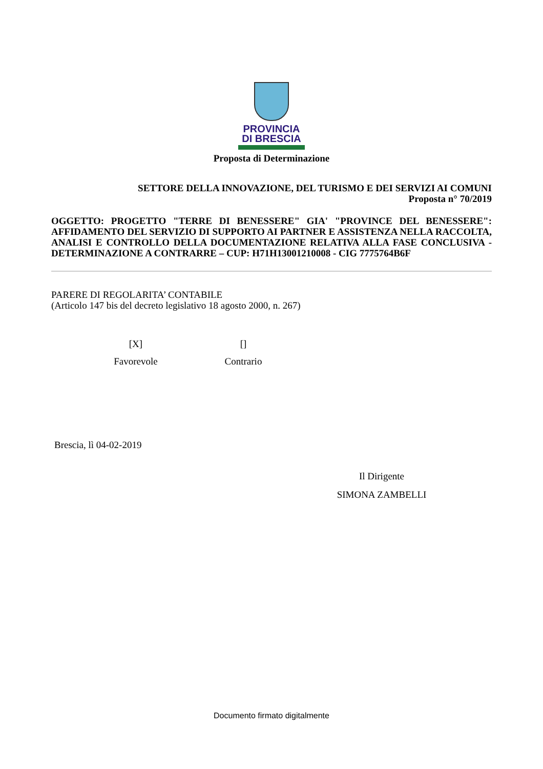PROVINCIA
DI BRESCIA
Proposta di Determinazione
SETTORE DELLA INNOVAZIONE, DEL TURISMO E DEI SERVIZI AI COMUNI
Proposta n° 70/2019
OGGETTO: PROGETTO "TERRE DI BENESSERE" GIA' "PROVINCE DEL BENESSERE": AFFIDAMENTO DEL SERVIZIO DI SUPPORTO AI PARTNER E ASSISTENZA NELLA RACCOLTA, ANALISI E CONTROLLO DELLA DOCUMENTAZIONE RELATIVA ALLA FASE CONCLUSIVA - DETERMINAZIONE A CONTRARRE – CUP: H71H13001210008 - CIG 7775764B6F
PARERE DI REGOLARITA’ CONTABILE
(Articolo 147 bis del decreto legislativo 18 agosto 2000, n. 267)
[X]
Favorevole
[]
Contrario
Brescia, lì 04-02-2019
Il Dirigente
SIMONA ZAMBELLI
Documento firmato digitalmente